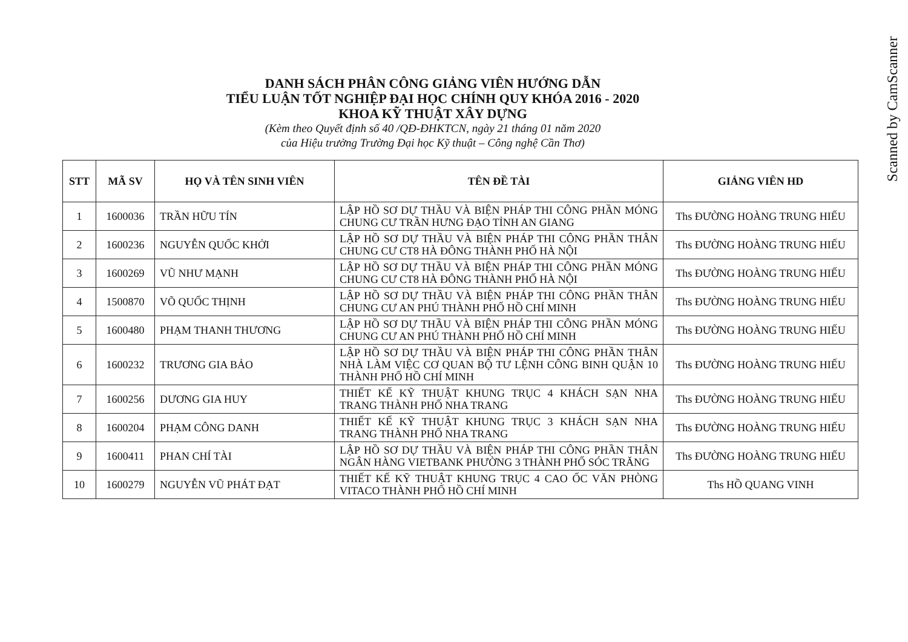Scanned by CamScanner
DANH SÁCH PHÂN CÔNG GIẢNG VIÊN HƯỚNG DẪN
TIỂU LUẬN TỐT NGHIỆP ĐẠI HỌC CHÍNH QUY KHÓA 2016 - 2020
KHOA KỸ THUẬT XÂY DỰNG
(Kèm theo Quyết định số 40 /QĐ-ĐHKTCN, ngày 21 tháng 01 năm 2020
của Hiệu trưởng Trường Đại học Kỹ thuật – Công nghệ Cần Thơ)
| STT | MÃ SV | HỌ VÀ TÊN SINH VIÊN | TÊN ĐỀ TÀI | GIẢNG VIÊN HD |
| --- | --- | --- | --- | --- |
| 1 | 1600036 | TRẦN HỮU TÍN | LẬP HỒ SƠ DỰ THẦU VÀ BIỆN PHÁP THI CÔNG PHẦN MÓNG CHUNG CƯ TRẦN HƯNG ĐẠO TỈNH AN GIANG | Ths ĐƯỜNG HOÀNG TRUNG HIẾU |
| 2 | 1600236 | NGUYỄN QUỐC KHỞI | LẬP HỒ SƠ DỰ THẦU VÀ BIỆN PHÁP THI CÔNG PHẦN THÂN CHUNG CƯ CT8 HÀ ĐÔNG THÀNH PHỐ HÀ NỘI | Ths ĐƯỜNG HOÀNG TRUNG HIẾU |
| 3 | 1600269 | VŨ NHƯ MẠNH | LẬP HỒ SƠ DỰ THẦU VÀ BIỆN PHÁP THI CÔNG PHẦN MÓNG CHUNG CƯ CT8 HÀ ĐÔNG THÀNH PHỐ HÀ NỘI | Ths ĐƯỜNG HOÀNG TRUNG HIẾU |
| 4 | 1500870 | VÕ QUỐC THỊNH | LẬP HỒ SƠ DỰ THẦU VÀ BIỆN PHÁP THI CÔNG PHẦN THÂN CHUNG CƯ AN PHÚ THÀNH PHỐ HỒ CHÍ MINH | Ths ĐƯỜNG HOÀNG TRUNG HIẾU |
| 5 | 1600480 | PHẠM THANH THƯƠNG | LẬP HỒ SƠ DỰ THẦU VÀ BIỆN PHÁP THI CÔNG PHẦN MÓNG CHUNG CƯ AN PHÚ THÀNH PHỐ HỒ CHÍ MINH | Ths ĐƯỜNG HOÀNG TRUNG HIẾU |
| 6 | 1600232 | TRƯƠNG GIA BẢO | LẬP HỒ SƠ DỰ THẦU VÀ BIỆN PHÁP THI CÔNG PHẦN THÂN NHÀ LÀM VIỆC CƠ QUAN BỘ TƯ LỆNH CÔNG BINH QUẬN 10 THÀNH PHỐ HỒ CHÍ MINH | Ths ĐƯỜNG HOÀNG TRUNG HIẾU |
| 7 | 1600256 | DƯƠNG GIA HUY | THIẾT KẾ KỸ THUẬT KHUNG TRỤC 4 KHÁCH SẠN NHA TRANG THÀNH PHỐ NHA TRANG | Ths ĐƯỜNG HOÀNG TRUNG HIẾU |
| 8 | 1600204 | PHẠM CÔNG DANH | THIẾT KẾ KỸ THUẬT KHUNG TRỤC 3 KHÁCH SẠN NHA TRANG THÀNH PHỐ NHA TRANG | Ths ĐƯỜNG HOÀNG TRUNG HIẾU |
| 9 | 1600411 | PHAN CHÍ TÀI | LẬP HỒ SƠ DỰ THẦU VÀ BIỆN PHÁP THI CÔNG PHẦN THÂN NGÂN HÀNG VIETBANK PHƯỜNG 3 THÀNH PHỐ SÓC TRĂNG | Ths ĐƯỜNG HOÀNG TRUNG HIẾU |
| 10 | 1600279 | NGUYỄN VŨ PHÁT ĐẠT | THIẾT KẾ KỸ THUẬT KHUNG TRỤC 4 CAO ỐC VĂN PHÒNG VITACO THÀNH PHỐ HỒ CHÍ MINH | Ths HỒ QUANG VINH |